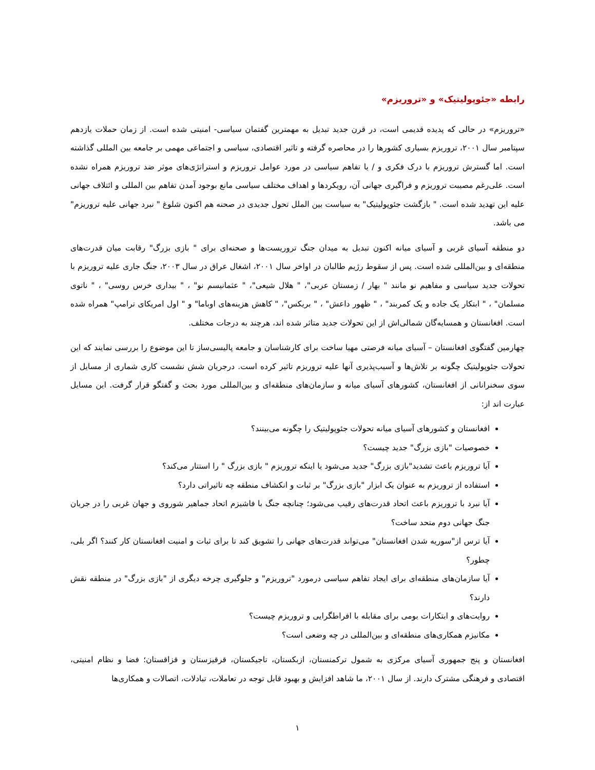رابطه «جئوپولیتیک» و «تروریزم»
«تروریزم» در حالی که پدیده قدیمی است، در قرن جدید تبدیل به مهمترین گفتمان سیاسی- امنیتی شده است. از زمان حملات یازدهم سپتامبر سال ۲۰۰۱، تروریزم بسیاری کشورها را در محاصره گرفته و تاثیر اقتصادی، سیاسی و اجتماعی مهمی بر جامعه بین المللی گذاشته است. اما گسترش تروریزم با درک فکری و / یا تفاهم سیاسی در مورد عوامل تروریزم و استراتژی‌های موثر ضد تروریزم همراه نشده است. علی‌رغم مصیبت تروریزم و فراگیری جهانی آن، رویکردها و اهداف مختلف سیاسی مانع بوجود آمدن تفاهم بین المللی و ائتلاف جهانی علیه این تهدید شده است. " بازگشت جئوپولیتیک" به سیاست بین الملل تحول جدیدی در صحنه هم اکنون شلوغ " نبرد جهانی علیه تروریزم" می باشد.
دو منطقه آسیای غربی و آسیای میانه اکنون تبدیل به میدان جنگ تروریست‌ها و صحنه‌ای برای " بازی بزرگ" رقابت میان قدرت‌های منطقه‌ای و بین‌المللی شده است. پس از سقوط رژیم طالبان در اواخر سال ۲۰۰۱، اشغال عراق در سال ۲۰۰۳، جنگ جاری علیه تروریزم با تحولات جدید سیاسی و مفاهیم نو مانند " بهار / زمستان عربی"، " هلال شیعی"، " عثمانیسم نو" ، " بیداری خرس روسی" ، " ناتوی مسلمان" ، " ابتکار یک جاده و یک کمربند" ، " ظهور داعش" ، " بریکس"، " کاهش هزینه‌های اوباما" و " اول امریکای ترامپ" همراه شده است. افغانستان و همسایه‌گان شمالی‌اش از این تحولات جدید متاثر شده اند، هرچند به درجات مختلف.
چهارمین گفتگوی افغانستان – آسیای میانه فرصتی مهیا ساخت برای کارشناسان و جامعه پالیسی‌ساز تا این موضوع را بررسی نمایند که این تحولات جئوپولیتیک چگونه بر تلاش‌ها و آسیب‌پذیری آنها علیه تروریزم تاثیر کرده است. درجریان شش نشست کاری شماری از مسایل از سوی سخنرانانی از افغانستان، کشورهای آسیای میانه و سازمان‌های منطقه‌ای و بین‌المللی مورد بحث و گفتگو قرار گرفت. این مسایل عبارت اند از:
افغانستان و کشورهای آسیای میانه تحولات جئوپولیتیک را چگونه می‌بینند؟
خصوصیات "بازی بزرگ" جدید چیست؟
آیا تروریزم باعث تشدید"بازی بزرگ" جدید می‌شود یا اینکه تروریزم " بازی بزرگ " را استتار می‌کند؟
استفاده از تروریزم به عنوان یک ابزار "بازی بزرگ" بر ثبات و انکشاف منطقه چه تاثیراتی دارد؟
آیا نبرد با تروریزم باعث اتحاد قدرت‌های رقیب می‌شود؛ چنانچه جنگ با فاشیزم اتحاد جماهیر شوروی و جهان غربی را در جریان جنگ جهانی دوم متحد ساخت؟
آیا ترس از"سوریه شدن افغانستان" می‌تواند قدرت‌های جهانی را تشویق کند تا برای ثبات و امنیت افغانستان کار کنند؟ اگر بلی، چطور؟
آیا سازمان‌های منطقه‌ای برای ایجاد تفاهم سیاسی درمورد "تروریزم" و جلوگیری چرخه دیگری از "بازی بزرگ" در منطقه نقش دارند؟
روایت‌های و ابتکارات بومی برای مقابله با افراطگرایی و تروریزم چیست؟
مکانیزم همکاری‌های منطقه‌ای و بین‌المللی در چه وضعی است؟
افغانستان و پنج جمهوری آسیای مرکزی به شمول ترکمنستان، ازبکستان، تاجیکستان، قرقیزستان و قزاقستان؛ فضا و نظام امنیتی، اقتصادی و فرهنگی مشترک دارند. از سال ۲۰۰۱، ما شاهد افزایش و بهبود قابل توجه در تعاملات، تبادلات، اتصالات و همکاری‌ها
۱